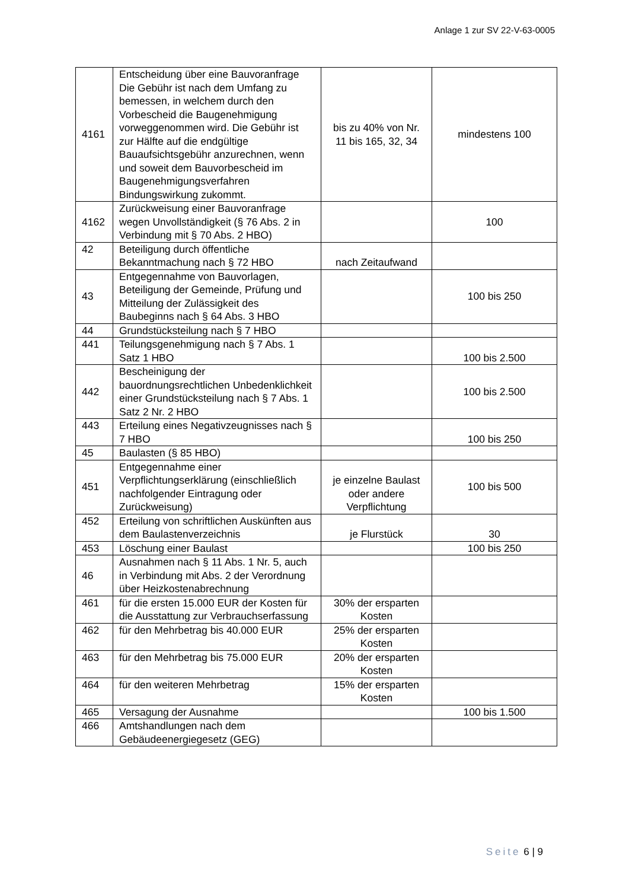Anlage 1 zur SV 22-V-63-0005
| 4161 | Entscheidung über eine Bauvoranfrage Die Gebühr ist nach dem Umfang zu bemessen, in welchem durch den Vorbescheid die Baugenehmigung vorweggenommen wird. Die Gebühr ist zur Hälfte auf die endgültige Bauaufsichtsgebühr anzurechnen, wenn und soweit dem Bauvorbescheid im Baugenehmigungsverfahren Bindungswirkung zukommt. | bis zu 40% von Nr. 11 bis 165, 32, 34 | mindestens 100 |
| 4162 | Zurückweisung einer Bauvoranfrage wegen Unvollständigkeit (§ 76 Abs. 2 in Verbindung mit § 70 Abs. 2 HBO) | | 100 |
| 42 | Beteiligung durch öffentliche Bekanntmachung nach § 72 HBO | nach Zeitaufwand | |
| 43 | Entgegennahme von Bauvorlagen, Beteiligung der Gemeinde, Prüfung und Mitteilung der Zulässigkeit des Baubeginns nach § 64 Abs. 3 HBO | | 100 bis 250 |
| 44 | Grundstücksteilung nach § 7 HBO | | |
| 441 | Teilungsgenehmigung nach § 7 Abs. 1 Satz 1 HBO | | 100 bis 2.500 |
| 442 | Bescheinigung der bauordnungsrechtlichen Unbedenklichkeit einer Grundstücksteilung nach § 7 Abs. 1 Satz 2 Nr. 2 HBO | | 100 bis 2.500 |
| 443 | Erteilung eines Negativzeugnisses nach § 7 HBO | | 100 bis 250 |
| 45 | Baulasten (§ 85 HBO) | | |
| 451 | Entgegennahme einer Verpflichtungserklärung (einschließlich nachfolgender Eintragung oder Zurückweisung) | je einzelne Baulast oder andere Verpflichtung | 100 bis 500 |
| 452 | Erteilung von schriftlichen Auskünften aus dem Baulastenverzeichnis | je Flurstück | 30 |
| 453 | Löschung einer Baulast | | 100 bis 250 |
| 46 | Ausnahmen nach § 11 Abs. 1 Nr. 5, auch in Verbindung mit Abs. 2 der Verordnung über Heizkostenabrechnung | | |
| 461 | für die ersten 15.000 EUR der Kosten für die Ausstattung zur Verbrauchserfassung | 30% der ersparten Kosten | |
| 462 | für den Mehrbetrag bis 40.000 EUR | 25% der ersparten Kosten | |
| 463 | für den Mehrbetrag bis 75.000 EUR | 20% der ersparten Kosten | |
| 464 | für den weiteren Mehrbetrag | 15% der ersparten Kosten | |
| 465 | Versagung der Ausnahme | | 100 bis 1.500 |
| 466 | Amtshandlungen nach dem Gebäudeenergiegesetz (GEG) | | |
Seite 6 | 9